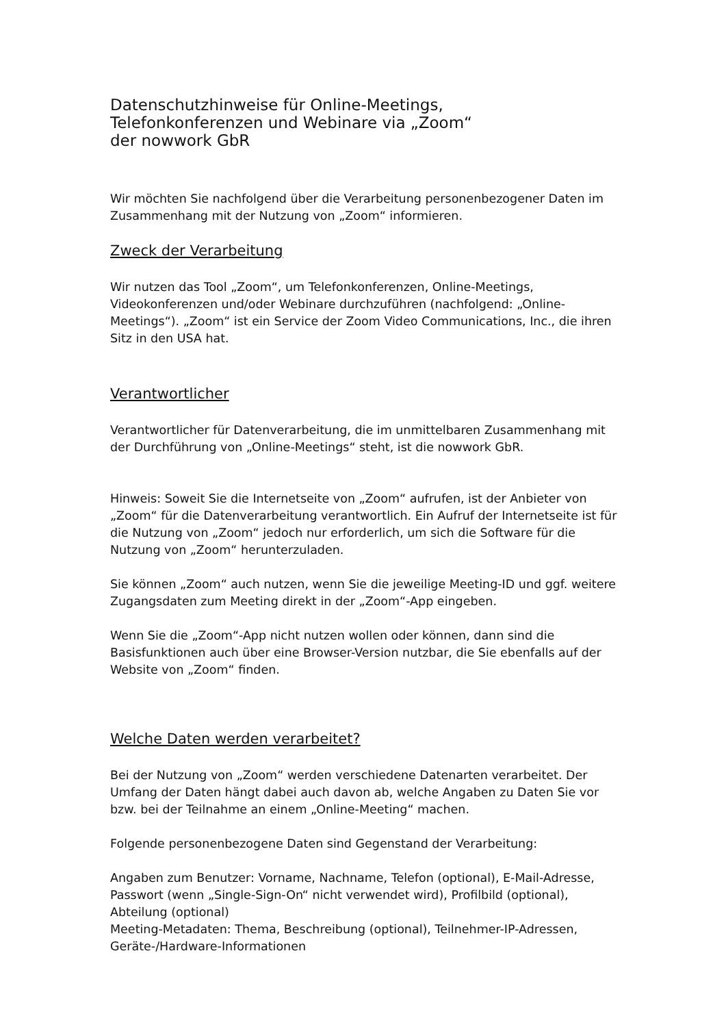Datenschutzhinweise für Online-Meetings,
Telefonkonferenzen und Webinare via „Zoom“
der nowwork GbR
Wir möchten Sie nachfolgend über die Verarbeitung personenbezogener Daten im Zusammenhang mit der Nutzung von „Zoom“ informieren.
Zweck der Verarbeitung
Wir nutzen das Tool „Zoom“, um Telefonkonferenzen, Online-Meetings, Videokonferenzen und/oder Webinare durchzuführen (nachfolgend: „Online-Meetings“). „Zoom“ ist ein Service der Zoom Video Communications, Inc., die ihren Sitz in den USA hat.
Verantwortlicher
Verantwortlicher für Datenverarbeitung, die im unmittelbaren Zusammenhang mit der Durchführung von „Online-Meetings“ steht, ist die nowwork GbR.
Hinweis: Soweit Sie die Internetseite von „Zoom“ aufrufen, ist der Anbieter von „Zoom“ für die Datenverarbeitung verantwortlich. Ein Aufruf der Internetseite ist für die Nutzung von „Zoom“ jedoch nur erforderlich, um sich die Software für die Nutzung von „Zoom“ herunterzuladen.
Sie können „Zoom“ auch nutzen, wenn Sie die jeweilige Meeting-ID und ggf. weitere Zugangsdaten zum Meeting direkt in der „Zoom“-App eingeben.
Wenn Sie die „Zoom“-App nicht nutzen wollen oder können, dann sind die Basisfunktionen auch über eine Browser-Version nutzbar, die Sie ebenfalls auf der Website von „Zoom“ finden.
Welche Daten werden verarbeitet?
Bei der Nutzung von „Zoom“ werden verschiedene Datenarten verarbeitet. Der Umfang der Daten hängt dabei auch davon ab, welche Angaben zu Daten Sie vor bzw. bei der Teilnahme an einem „Online-Meeting“ machen.
Folgende personenbezogene Daten sind Gegenstand der Verarbeitung:
Angaben zum Benutzer: Vorname, Nachname, Telefon (optional), E-Mail-Adresse, Passwort (wenn „Single-Sign-On“ nicht verwendet wird), Profilbild (optional), Abteilung (optional)
Meeting-Metadaten: Thema, Beschreibung (optional), Teilnehmer-IP-Adressen, Geräte-/Hardware-Informationen